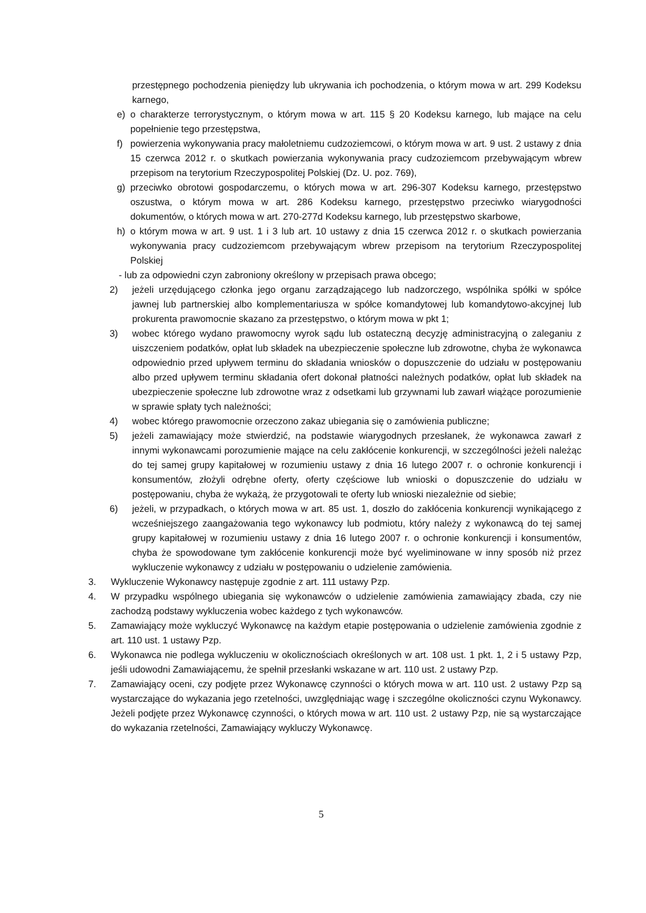przestępnego pochodzenia pieniędzy lub ukrywania ich pochodzenia, o którym mowa w art. 299 Kodeksu karnego,
e) o charakterze terrorystycznym, o którym mowa w art. 115 § 20 Kodeksu karnego, lub mające na celu popełnienie tego przestępstwa,
f) powierzenia wykonywania pracy małoletniemu cudzoziemcowi, o którym mowa w art. 9 ust. 2 ustawy z dnia 15 czerwca 2012 r. o skutkach powierzania wykonywania pracy cudzoziemcom przebywającym wbrew przepisom na terytorium Rzeczypospolitej Polskiej (Dz. U. poz. 769),
g) przeciwko obrotowi gospodarczemu, o których mowa w art. 296-307 Kodeksu karnego, przestępstwo oszustwa, o którym mowa w art. 286 Kodeksu karnego, przestępstwo przeciwko wiarygodności dokumentów, o których mowa w art. 270-277d Kodeksu karnego, lub przestępstwo skarbowe,
h) o którym mowa w art. 9 ust. 1 i 3 lub art. 10 ustawy z dnia 15 czerwca 2012 r. o skutkach powierzania wykonywania pracy cudzoziemcom przebywającym wbrew przepisom na terytorium Rzeczypospolitej Polskiej
- lub za odpowiedni czyn zabroniony określony w przepisach prawa obcego;
2) jeżeli urzędującego członka jego organu zarządzającego lub nadzorczego, wspólnika spółki w spółce jawnej lub partnerskiej albo komplementariusza w spółce komandytowej lub komandytowo-akcyjnej lub prokurenta prawomocnie skazano za przestępstwo, o którym mowa w pkt 1;
3) wobec którego wydano prawomocny wyrok sądu lub ostateczną decyzję administracyjną o zaleganiu z uiszczeniem podatków, opłat lub składek na ubezpieczenie społeczne lub zdrowotne, chyba że wykonawca odpowiednio przed upływem terminu do składania wniosków o dopuszczenie do udziału w postępowaniu albo przed upływem terminu składania ofert dokonał płatności należnych podatków, opłat lub składek na ubezpieczenie społeczne lub zdrowotne wraz z odsetkami lub grzywnami lub zawarł wiążące porozumienie w sprawie spłaty tych należności;
4) wobec którego prawomocnie orzeczono zakaz ubiegania się o zamówienia publiczne;
5) jeżeli zamawiający może stwierdzić, na podstawie wiarygodnych przesłanek, że wykonawca zawarł z innymi wykonawcami porozumienie mające na celu zakłócenie konkurencji, w szczególności jeżeli należąc do tej samej grupy kapitałowej w rozumieniu ustawy z dnia 16 lutego 2007 r. o ochronie konkurencji i konsumentów, złożyli odrębne oferty, oferty częściowe lub wnioski o dopuszczenie do udziału w postępowaniu, chyba że wykażą, że przygotowali te oferty lub wnioski niezależnie od siebie;
6) jeżeli, w przypadkach, o których mowa w art. 85 ust. 1, doszło do zakłócenia konkurencji wynikającego z wcześniejszego zaangażowania tego wykonawcy lub podmiotu, który należy z wykonawcą do tej samej grupy kapitałowej w rozumieniu ustawy z dnia 16 lutego 2007 r. o ochronie konkurencji i konsumentów, chyba że spowodowane tym zakłócenie konkurencji może być wyeliminowane w inny sposób niż przez wykluczenie wykonawcy z udziału w postępowaniu o udzielenie zamówienia.
3. Wykluczenie Wykonawcy następuje zgodnie z art. 111 ustawy Pzp.
4. W przypadku wspólnego ubiegania się wykonawców o udzielenie zamówienia zamawiający zbada, czy nie zachodzą podstawy wykluczenia wobec każdego z tych wykonawców.
5. Zamawiający może wykluczyć Wykonawcę na każdym etapie postępowania o udzielenie zamówienia zgodnie z art. 110 ust. 1 ustawy Pzp.
6. Wykonawca nie podlega wykluczeniu w okolicznościach określonych w art. 108 ust. 1 pkt. 1, 2 i 5 ustawy Pzp, jeśli udowodni Zamawiającemu, że spełnił przesłanki wskazane w art. 110 ust. 2 ustawy Pzp.
7. Zamawiający oceni, czy podjęte przez Wykonawcę czynności o których mowa w art. 110 ust. 2 ustawy Pzp są wystarczające do wykazania jego rzetelności, uwzględniając wagę i szczególne okoliczności czynu Wykonawcy. Jeżeli podjęte przez Wykonawcę czynności, o których mowa w art. 110 ust. 2 ustawy Pzp, nie są wystarczające do wykazania rzetelności, Zamawiający wykluczy Wykonawcę.
5